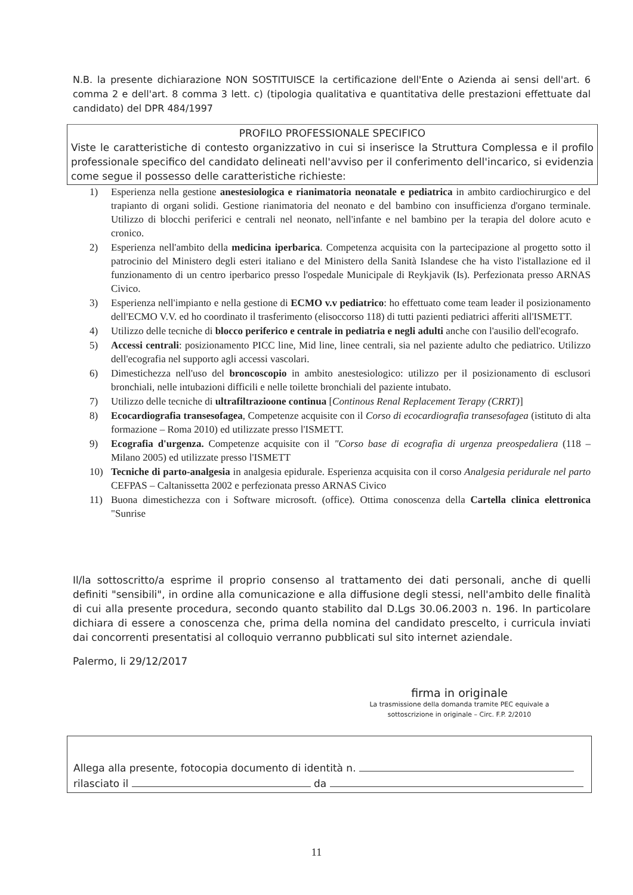N.B. la presente dichiarazione NON SOSTITUISCE la certificazione dell'Ente o Azienda ai sensi dell'art. 6 comma 2 e dell'art. 8 comma 3 lett. c) (tipologia qualitativa e quantitativa delle prestazioni effettuate dal candidato) del DPR 484/1997
PROFILO PROFESSIONALE SPECIFICO
Viste le caratteristiche di contesto organizzativo in cui si inserisce la Struttura Complessa e il profilo professionale specifico del candidato delineati nell'avviso per il conferimento dell'incarico, si evidenzia come segue il possesso delle caratteristiche richieste:
1) Esperienza nella gestione anestesiologica e rianimatoria neonatale e pediatrica in ambito cardiochirurgico e del trapianto di organi solidi. Gestione rianimatoria del neonato e del bambino con insufficienza d'organo terminale. Utilizzo di blocchi periferici e centrali nel neonato, nell'infante e nel bambino per la terapia del dolore acuto e cronico.
2) Esperienza nell'ambito della medicina iperbarica. Competenza acquisita con la partecipazione al progetto sotto il patrocinio del Ministero degli esteri italiano e del Ministero della Sanità Islandese che ha visto l'istallazione ed il funzionamento di un centro iperbarico presso l'ospedale Municipale di Reykjavik (Is). Perfezionata presso ARNAS Civico.
3) Esperienza nell'impianto e nella gestione di ECMO v.v pediatrico: ho effettuato come team leader il posizionamento dell'ECMO V.V. ed ho coordinato il trasferimento (elisoccorso 118) di tutti pazienti pediatrici afferiti all'ISMETT.
4) Utilizzo delle tecniche di blocco periferico e centrale in pediatria e negli adulti anche con l'ausilio dell'ecografo.
5) Accessi centrali: posizionamento PICC line, Mid line, linee centrali, sia nel paziente adulto che pediatrico. Utilizzo dell'ecografia nel supporto agli accessi vascolari.
6) Dimestichezza nell'uso del broncoscopio in ambito anestesiologico: utilizzo per il posizionamento di esclusori bronchiali, nelle intubazioni difficili e nelle toilette bronchiali del paziente intubato.
7) Utilizzo delle tecniche di ultrafiltrazioone continua [Continous Renal Replacement Terapy (CRRT)]
8) Ecocardiografia transesofagea, Competenze acquisite con il Corso di ecocardiografia transesofagea (istituto di alta formazione – Roma 2010) ed utilizzate presso l'ISMETT.
9) Ecografia d'urgenza. Competenze acquisite con il "Corso base di ecografia di urgenza preospedaliera (118 – Milano 2005) ed utilizzate presso l'ISMETT
10) Tecniche di parto-analgesia in analgesia epidurale. Esperienza acquisita con il corso Analgesia peridurale nel parto CEFPAS – Caltanissetta 2002 e perfezionata presso ARNAS Civico
11) Buona dimestichezza con i Software microsoft. (office). Ottima conoscenza della Cartella clinica elettronica "Sunrise
Il/la sottoscritto/a esprime il proprio consenso al trattamento dei dati personali, anche di quelli definiti "sensibili", in ordine alla comunicazione e alla diffusione degli stessi, nell'ambito delle finalità di cui alla presente procedura, secondo quanto stabilito dal D.Lgs 30.06.2003 n. 196. In particolare dichiara di essere a conoscenza che, prima della nomina del candidato prescelto, i curricula inviati dai concorrenti presentatisi al colloquio verranno pubblicati sul sito internet aziendale.
Palermo, li 29/12/2017
firma in originale
La trasmissione della domanda tramite PEC equivale a sottoscrizione in originale – Circ. F.P. 2/2010
Allega alla presente, fotocopia documento di identità n.
rilasciato il da
11